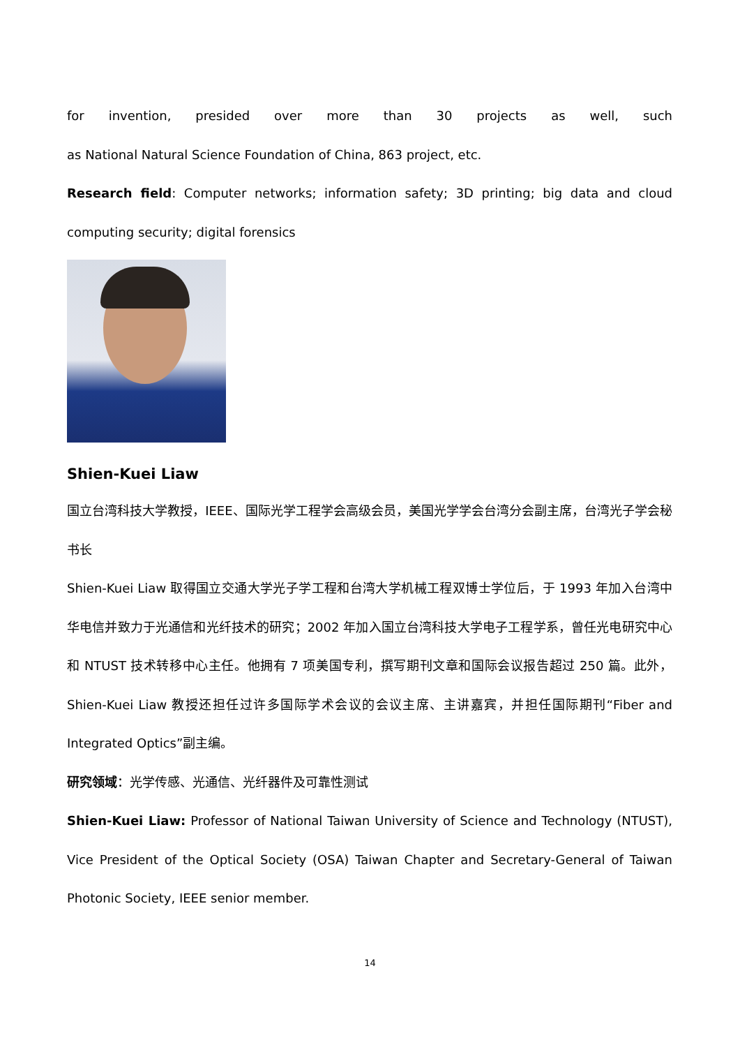for invention, presided over more than 30 projects as well, such
as National Natural Science Foundation of China, 863 project, etc.
Research field: Computer networks; information safety; 3D printing; big data and cloud computing security; digital forensics
Shien-Kuei Liaw
国立台湾科技大学教授，IEEE、国际光学工程学会高级会员，美国光学学会台湾分会副主席，台湾光子学会秘书长
Shien-Kuei Liaw 取得国立交通大学光子学工程和台湾大学机械工程双博士学位后，于 1993 年加入台湾中华电信并致力于光通信和光纤技术的研究；2002 年加入国立台湾科技大学电子工程学系，曾任光电研究中心和 NTUST 技术转移中心主任。他拥有 7 项美国专利，撰写期刊文章和国际会议报告超过 250 篇。此外，Shien-Kuei Liaw 教授还担任过许多国际学术会议的会议主席、主讲嘉宾，并担任国际期刊“Fiber and Integrated Optics”副主编。
研究领域：光学传感、光通信、光纤器件及可靠性测试
Shien-Kuei Liaw: Professor of National Taiwan University of Science and Technology (NTUST), Vice President of the Optical Society (OSA) Taiwan Chapter and Secretary-General of Taiwan Photonic Society, IEEE senior member.
14